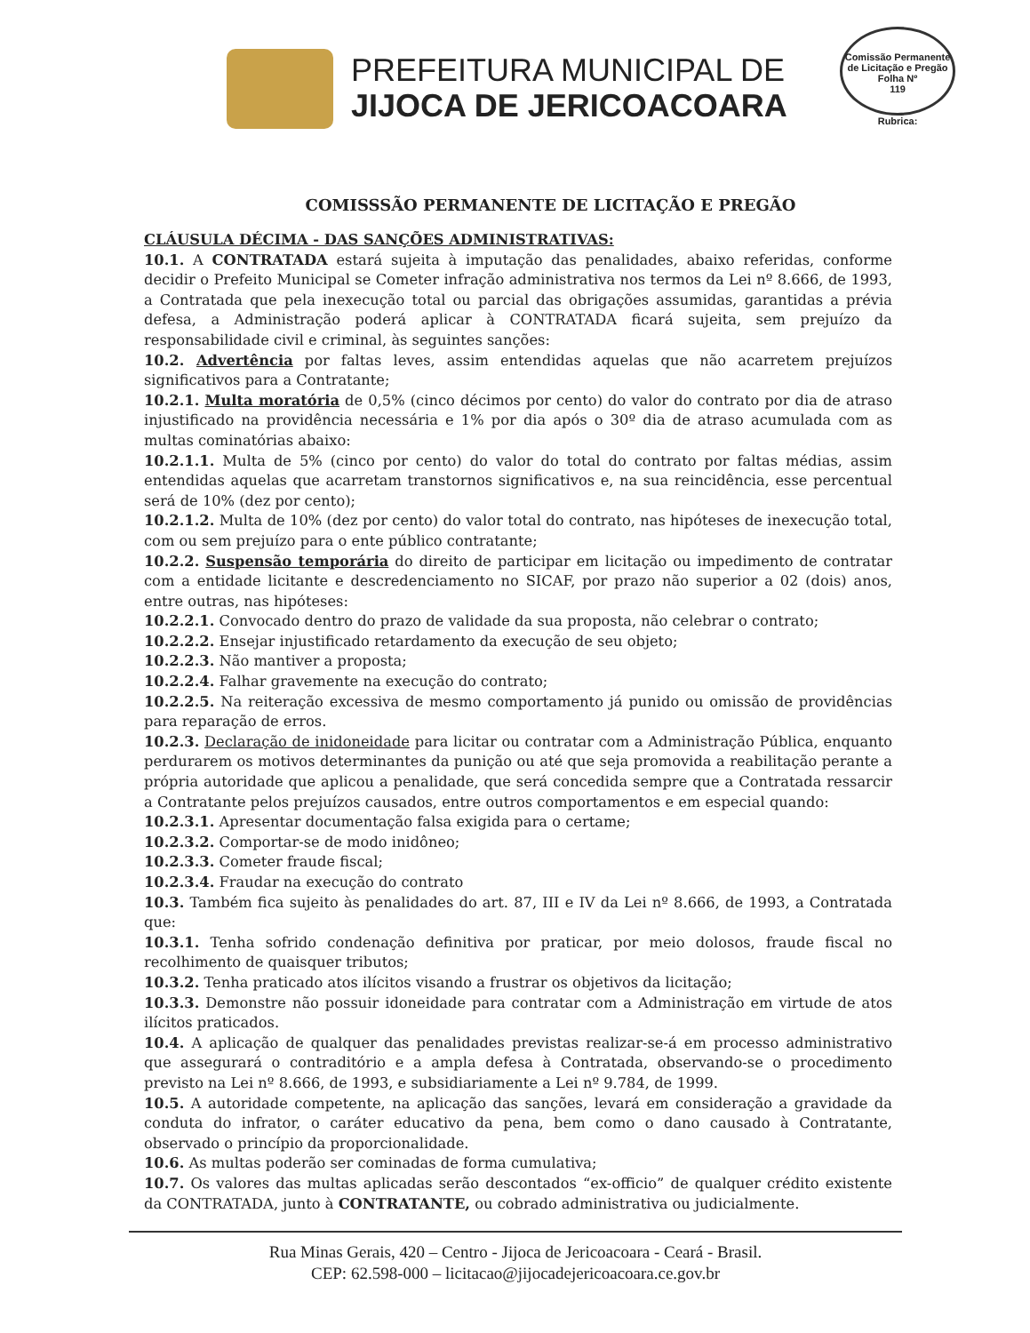PREFEITURA MUNICIPAL DE
JIJOCA DE JERICOACOARA
Comissão Permanente de Licitação e Pregão
Folha Nº
119
Rubrica:
COMISSSÃO PERMANENTE DE LICITAÇÃO E PREGÃO
CLÁUSULA DÉCIMA - DAS SANÇÕES ADMINISTRATIVAS:
10.1. A CONTRATADA estará sujeita à imputação das penalidades, abaixo referidas, conforme decidir o Prefeito Municipal se Cometer infração administrativa nos termos da Lei nº 8.666, de 1993, a Contratada que pela inexecução total ou parcial das obrigações assumidas, garantidas a prévia defesa, a Administração poderá aplicar à CONTRATADA ficará sujeita, sem prejuízo da responsabilidade civil e criminal, às seguintes sanções:
10.2. Advertência por faltas leves, assim entendidas aquelas que não acarretem prejuízos significativos para a Contratante;
10.2.1. Multa moratória de 0,5% (cinco décimos por cento) do valor do contrato por dia de atraso injustificado na providência necessária e 1% por dia após o 30º dia de atraso acumulada com as multas cominatórias abaixo:
10.2.1.1. Multa de 5% (cinco por cento) do valor do total do contrato por faltas médias, assim entendidas aquelas que acarretam transtornos significativos e, na sua reincidência, esse percentual será de 10% (dez por cento);
10.2.1.2. Multa de 10% (dez por cento) do valor total do contrato, nas hipóteses de inexecução total, com ou sem prejuízo para o ente público contratante;
10.2.2. Suspensão temporária do direito de participar em licitação ou impedimento de contratar com a entidade licitante e descredenciamento no SICAF, por prazo não superior a 02 (dois) anos, entre outras, nas hipóteses:
10.2.2.1. Convocado dentro do prazo de validade da sua proposta, não celebrar o contrato;
10.2.2.2. Ensejar injustificado retardamento da execução de seu objeto;
10.2.2.3. Não mantiver a proposta;
10.2.2.4. Falhar gravemente na execução do contrato;
10.2.2.5. Na reiteração excessiva de mesmo comportamento já punido ou omissão de providências para reparação de erros.
10.2.3. Declaração de inidoneidade para licitar ou contratar com a Administração Pública, enquanto perdurarem os motivos determinantes da punição ou até que seja promovida a reabilitação perante a própria autoridade que aplicou a penalidade, que será concedida sempre que a Contratada ressarcir a Contratante pelos prejuízos causados, entre outros comportamentos e em especial quando:
10.2.3.1. Apresentar documentação falsa exigida para o certame;
10.2.3.2. Comportar-se de modo inidôneo;
10.2.3.3. Cometer fraude fiscal;
10.2.3.4. Fraudar na execução do contrato
10.3. Também fica sujeito às penalidades do art. 87, III e IV da Lei nº 8.666, de 1993, a Contratada que:
10.3.1. Tenha sofrido condenação definitiva por praticar, por meio dolosos, fraude fiscal no recolhimento de quaisquer tributos;
10.3.2. Tenha praticado atos ilícitos visando a frustrar os objetivos da licitação;
10.3.3. Demonstre não possuir idoneidade para contratar com a Administração em virtude de atos ilícitos praticados.
10.4. A aplicação de qualquer das penalidades previstas realizar-se-á em processo administrativo que assegurará o contraditório e a ampla defesa à Contratada, observando-se o procedimento previsto na Lei nº 8.666, de 1993, e subsidiariamente a Lei nº 9.784, de 1999.
10.5. A autoridade competente, na aplicação das sanções, levará em consideração a gravidade da conduta do infrator, o caráter educativo da pena, bem como o dano causado à Contratante, observado o princípio da proporcionalidade.
10.6. As multas poderão ser cominadas de forma cumulativa;
10.7. Os valores das multas aplicadas serão descontados “ex-officio” de qualquer crédito existente da CONTRATADA, junto à CONTRATANTE, ou cobrado administrativa ou judicialmente.
Rua Minas Gerais, 420 – Centro - Jijoca de Jericoacoara - Ceará - Brasil.
CEP: 62.598-000 – licitacao@jijocadejericoacoara.ce.gov.br